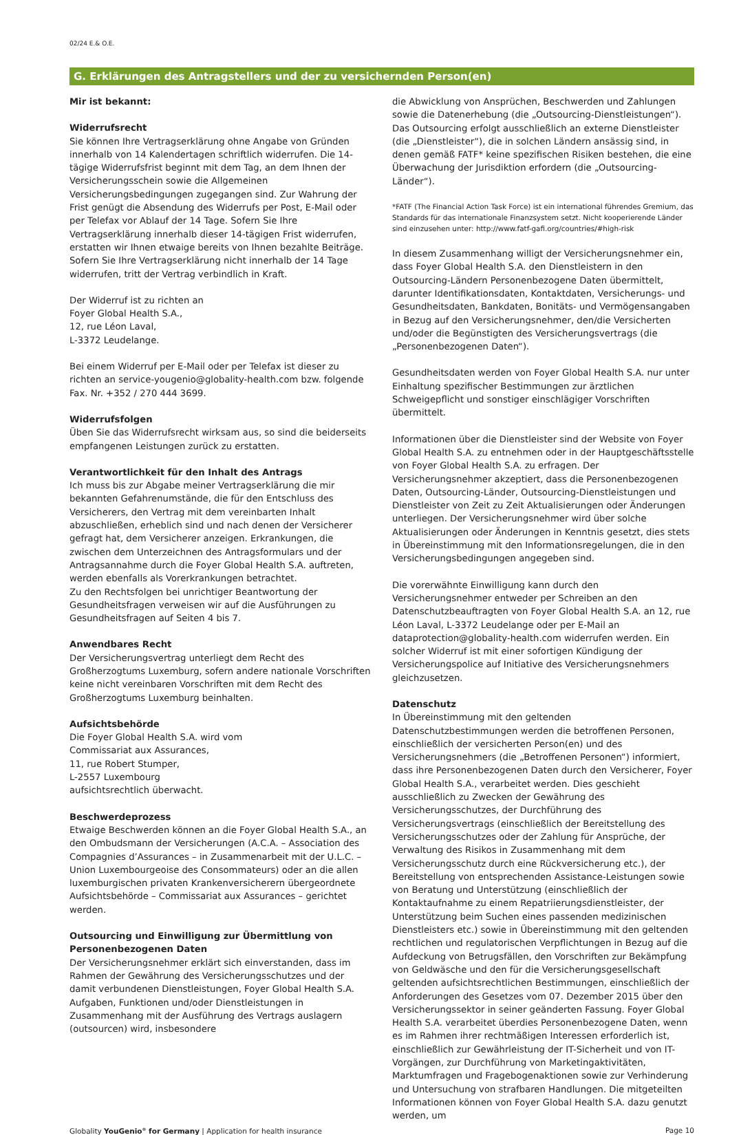02/24 E.& O.E.
G. Erklärungen des Antragstellers und der zu versichernden Person(en)
Mir ist bekannt:
Widerrufsrecht
Sie können Ihre Vertragserklärung ohne Angabe von Gründen innerhalb von 14 Kalendertagen schriftlich widerrufen. Die 14-tägige Widerrufsfrist beginnt mit dem Tag, an dem Ihnen der Versicherungsschein sowie die Allgemeinen Versicherungsbedingungen zugegangen sind. Zur Wahrung der Frist genügt die Absendung des Widerrufs per Post, E-Mail oder per Telefax vor Ablauf der 14 Tage. Sofern Sie Ihre Vertragserklärung innerhalb dieser 14-tägigen Frist widerrufen, erstatten wir Ihnen etwaige bereits von Ihnen bezahlte Beiträge. Sofern Sie Ihre Vertragserklärung nicht innerhalb der 14 Tage widerrufen, tritt der Vertrag verbindlich in Kraft.
Der Widerruf ist zu richten an
Foyer Global Health S.A.,
12, rue Léon Laval,
L-3372 Leudelange.
Bei einem Widerruf per E-Mail oder per Telefax ist dieser zu richten an service-yougenio@globality-health.com bzw. folgende Fax. Nr. +352 / 270 444 3699.
Widerrufsfolgen
Üben Sie das Widerrufsrecht wirksam aus, so sind die beiderseits empfangenen Leistungen zurück zu erstatten.
Verantwortlichkeit für den Inhalt des Antrags
Ich muss bis zur Abgabe meiner Vertragserklärung die mir bekannten Gefahrenumstände, die für den Entschluss des Versicherers, den Vertrag mit dem vereinbarten Inhalt abzuschließen, erheblich sind und nach denen der Versicherer gefragt hat, dem Versicherer anzeigen. Erkrankungen, die zwischen dem Unterzeichnen des Antragsformulars und der Antragsannahme durch die Foyer Global Health S.A. auftreten, werden ebenfalls als Vorerkrankungen betrachtet.
Zu den Rechtsfolgen bei unrichtiger Beantwortung der Gesundheitsfragen verweisen wir auf die Ausführungen zu Gesundheitsfragen auf Seiten 4 bis 7.
Anwendbares Recht
Der Versicherungsvertrag unterliegt dem Recht des Großherzogtums Luxemburg, sofern andere nationale Vorschriften keine nicht vereinbaren Vorschriften mit dem Recht des Großherzogtums Luxemburg beinhalten.
Aufsichtsbehörde
Die Foyer Global Health S.A. wird vom
Commissariat aux Assurances,
11, rue Robert Stumper,
L-2557 Luxembourg
aufsichtsrechtlich überwacht.
Beschwerdeprozess
Etwaige Beschwerden können an die Foyer Global Health S.A., an den Ombudsmann der Versicherungen (A.C.A. – Association des Compagnies d’Assurances – in Zusammenarbeit mit der U.L.C. – Union Luxembourgeoise des Consommateurs) oder an die allen luxemburgischen privaten Krankenversicherern übergeordnete Aufsichtsbehörde – Commissariat aux Assurances – gerichtet werden.
Outsourcing und Einwilligung zur Übermittlung von Personenbezogenen Daten
Der Versicherungsnehmer erklärt sich einverstanden, dass im Rahmen der Gewährung des Versicherungsschutzes und der damit verbundenen Dienstleistungen, Foyer Global Health S.A. Aufgaben, Funktionen und/oder Dienstleistungen in Zusammenhang mit der Ausführung des Vertrags auslagern (outsourcen) wird, insbesondere
die Abwicklung von Ansprüchen, Beschwerden und Zahlungen sowie die Datenerhebung (die „Outsourcing-Dienstleistungen“). Das Outsourcing erfolgt ausschließlich an externe Dienstleister (die „Dienstleister“), die in solchen Ländern ansässig sind, in denen gemäß FATF* keine spezifischen Risiken bestehen, die eine Überwachung der Jurisdiktion erfordern (die „Outsourcing-Länder“).
*FATF (The Financial Action Task Force) ist ein international führendes Gremium, das Standards für das internationale Finanzsystem setzt. Nicht kooperierende Länder sind einzusehen unter: http://www.fatf-gafi.org/countries/#high-risk
In diesem Zusammenhang willigt der Versicherungsnehmer ein, dass Foyer Global Health S.A. den Dienstleistern in den Outsourcing-Ländern Personenbezogene Daten übermittelt, darunter Identifikationsdaten, Kontaktdaten, Versicherungs- und Gesundheitsdaten, Bankdaten, Bonitäts- und Vermögensangaben in Bezug auf den Versicherungsnehmer, den/die Versicherten und/oder die Begünstigten des Versicherungsvertrags (die „Personenbezogenen Daten“).
Gesundheitsdaten werden von Foyer Global Health S.A. nur unter Einhaltung spezifischer Bestimmungen zur ärztlichen Schweigepflicht und sonstiger einschlägiger Vorschriften übermittelt.
Informationen über die Dienstleister sind der Website von Foyer Global Health S.A. zu entnehmen oder in der Hauptgeschäftsstelle von Foyer Global Health S.A. zu erfragen. Der Versicherungsnehmer akzeptiert, dass die Personenbezogenen Daten, Outsourcing-Länder, Outsourcing-Dienstleistungen und Dienstleister von Zeit zu Zeit Aktualisierungen oder Änderungen unterliegen. Der Versicherungsnehmer wird über solche Aktualisierungen oder Änderungen in Kenntnis gesetzt, dies stets in Übereinstimmung mit den Informationsregelungen, die in den Versicherungsbedingungen angegeben sind.
Die vorerwähnte Einwilligung kann durch den Versicherungsnehmer entweder per Schreiben an den Datenschutzbeauftragten von Foyer Global Health S.A. an 12, rue Léon Laval, L-3372 Leudelange oder per E-Mail an dataprotection@globality-health.com widerrufen werden. Ein solcher Widerruf ist mit einer sofortigen Kündigung der Versicherungspolice auf Initiative des Versicherungsnehmers gleichzusetzen.
Datenschutz
In Übereinstimmung mit den geltenden Datenschutzbestimmungen werden die betroffenen Personen, einschließlich der versicherten Person(en) und des Versicherungsnehmers (die „Betroffenen Personen“) informiert, dass ihre Personenbezogenen Daten durch den Versicherer, Foyer Global Health S.A., verarbeitet werden. Dies geschieht ausschließlich zu Zwecken der Gewährung des Versicherungsschutzes, der Durchführung des Versicherungsvertrags (einschließlich der Bereitstellung des Versicherungsschutzes oder der Zahlung für Ansprüche, der Verwaltung des Risikos in Zusammenhang mit dem Versicherungsschutz durch eine Rückversicherung etc.), der Bereitstellung von entsprechenden Assistance-Leistungen sowie von Beratung und Unterstützung (einschließlich der Kontaktaufnahme zu einem Repatriierungsdienstleister, der Unterstützung beim Suchen eines passenden medizinischen Dienstleisters etc.) sowie in Übereinstimmung mit den geltenden rechtlichen und regulatorischen Verpflichtungen in Bezug auf die Aufdeckung von Betrugsfällen, den Vorschriften zur Bekämpfung von Geldwäsche und den für die Versicherungsgesellschaft geltenden aufsichtsrechtlichen Bestimmungen, einschließlich der Anforderungen des Gesetzes vom 07. Dezember 2015 über den Versicherungssektor in seiner geänderten Fassung. Foyer Global Health S.A. verarbeitet überdies Personenbezogene Daten, wenn es im Rahmen ihrer rechtmäßigen Interessen erforderlich ist, einschließlich zur Gewährleistung der IT-Sicherheit und von IT-Vorgängen, zur Durchführung von Marketingaktivitäten, Marktumfragen und Fragebogenaktionen sowie zur Verhinderung und Untersuchung von strafbaren Handlungen. Die mitgeteilten Informationen können von Foyer Global Health S.A. dazu genutzt werden, um
Globality YouGenio<sup>®</sup> for Germany | Application for health insurance Page 10